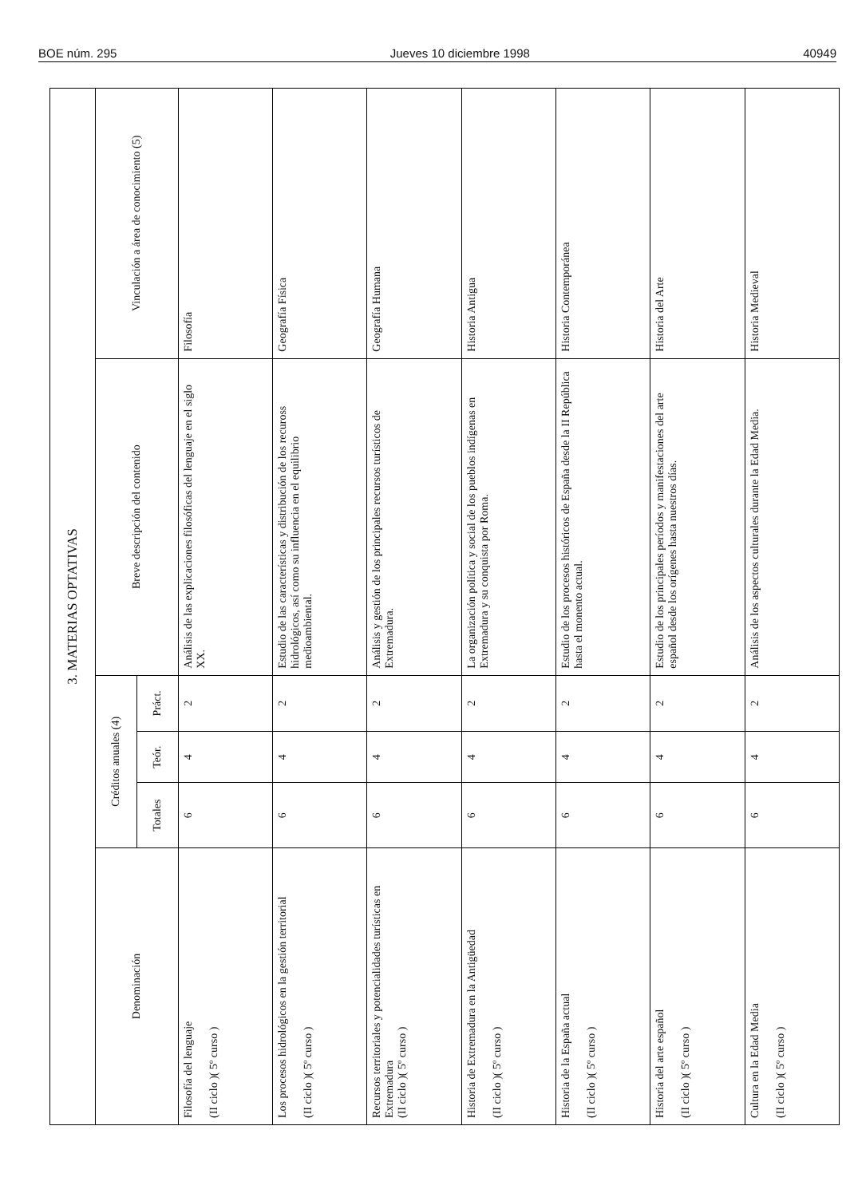BOE núm. 295 Jueves 10 diciembre 1998 40949
| 3. MATERIAS OPTATIVAS | | | | | |
| Denominación | Créditos anuales (4) | | | Breve descripción del contenido | Vinculación a área de conocimiento (5) |
| | Totales | Teór. | Práct. | | |
| Filosofía del lenguaje (II ciclo )( 5º curso ) | 6 | 4 | 2 | Análisis de las explicaciones filosóficas del lenguaje en el siglo XX. | Filosofía |
| Los procesos hidrológicos en la gestión territorial (II ciclo )( 5º curso ) | 6 | 4 | 2 | Estudio de las características y distribución de los recuross hidrológicos, así como su influencia en el equilibrio medioambiental. | Geografía Física |
| Recursos territoriales y potencialidades turísticas en Extremadura (II ciclo )( 5º curso ) | 6 | 4 | 2 | Análisis y gestión de los principales recursos turísticos de Extremadura. | Geografía Humana |
| Historia de Extremadura en la Antigüedad (II ciclo )( 5º curso ) | 6 | 4 | 2 | La organización política y social de los pueblos indígenas en Extremadura y su conquista por Roma. | Historia Antigua |
| Historia de la España actual (II ciclo )( 5º curso ) | 6 | 4 | 2 | Estudio de los procesos históricos de España desde la II República hasta el monento actual. | Historia Contemporánea |
| Historia del arte español (II ciclo )( 5º curso ) | 6 | 4 | 2 | Estudio de los principales períodos y manifestaciones del arte español desde los orígenes hasta nuestros días. | Historia del Arte |
| Cultura en la Edad Media (II ciclo )( 5º curso ) | 6 | 4 | 2 | Análisis de los aspectos culturales durante la Edad Media. | Historia Medieval |